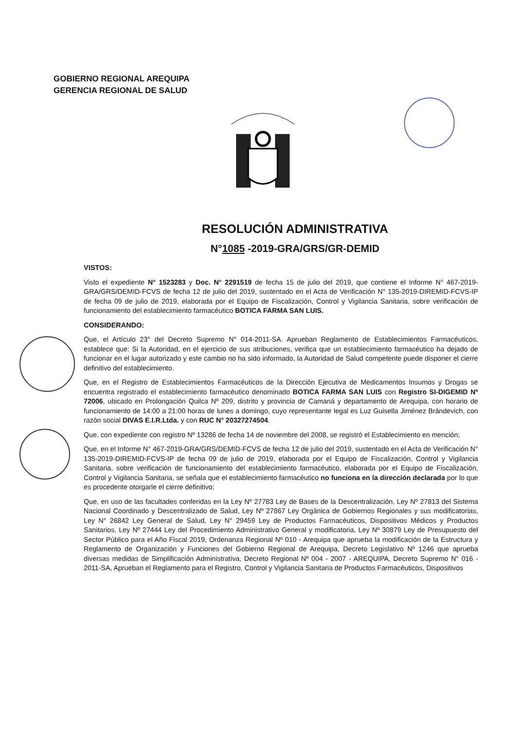GOBIERNO REGIONAL AREQUIPA
GERENCIA REGIONAL DE SALUD
RESOLUCIÓN ADMINISTRATIVA
N°1085 -2019-GRA/GRS/GR-DEMID
VISTOS:
Visto el expediente N° 1523283 y Doc. N° 2291519 de fecha 15 de julio del 2019, que contiene el Informe N° 467-2019-GRA/GRS/DEMID-FCVS de fecha 12 de julio del 2019, sustentado en el Acta de Verificación N° 135-2019-DIREMID-FCVS-IP de fecha 09 de julio de 2019, elaborada por el Equipo de Fiscalización, Control y Vigilancia Sanitaria, sobre verificación de funcionamiento del establecimiento farmacéutico BOTICA FARMA SAN LUIS.
CONSIDERANDO:
Que, el Artículo 23° del Decreto Supremo N° 014-2011-SA. Aprueban Reglamento de Establecimientos Farmacéuticos, establece que: Si la Autoridad, en el ejercicio de sus atribuciones, verifica que un establecimiento farmacéutico ha dejado de funcionar en el lugar autorizado y este cambio no ha sido informado, la Autoridad de Salud competente puede disponer el cierre definitivo del establecimiento.
Que, en el Registro de Establecimientos Farmacéuticos de la Dirección Ejecutiva de Medicamentos Insumos y Drogas se encuentra registrado el establecimiento farmacéutico denominado BOTICA FARMA SAN LUIS con Registro SI-DIGEMID Nº 72006, ubicado en Prolongación Quilca Nº 209, distrito y provincia de Camaná y departamento de Arequipa, con horario de funcionamiento de 14:00 a 21:00 horas de lunes a domingo, cuyo representante legal es Luz Guisella Jiménez Brándevich, con razón social DIVAS E.I.R.Ltda. y con RUC N° 20327274504.
Que, con expediente con registro Nº 13286 de fecha 14 de noviembre del 2008, se registró el Establecimiento en mención;
Que, en el Informe N° 467-2019-GRA/GRS/DEMID-FCVS de fecha 12 de julio del 2019, sustentado en el Acta de Verificación N° 135-2019-DIREMID-FCVS-IP de fecha 09 de julio de 2019, elaborada por el Equipo de Fiscalización, Control y Vigilancia Sanitaria, sobre verificación de funcionamiento del establecimiento farmacéutico, elaborada por el Equipo de Fiscalización, Control y Vigilancia Sanitaria, se señala que el establecimiento farmacéutico no funciona en la dirección declarada por lo que es procedente otorgarle el cierre definitivo;
Que, en uso de las facultades conferidas en la Ley Nº 27783 Ley de Bases de la Descentralización, Ley Nº 27813 del Sistema Nacional Coordinado y Descentralizado de Salud, Ley Nº 27867 Ley Orgánica de Gobiernos Regionales y sus modificatorias, Ley N° 26842 Ley General de Salud, Ley N° 29459 Ley de Productos Farmacéuticos, Dispositivos Médicos y Productos Sanitarios, Ley Nº 27444 Ley del Procedimiento Administrativo General y modificatoria, Ley Nº 30879 Ley de Presupuesto del Sector Público para el Año Fiscal 2019, Ordenanza Regional Nº 010 - Arequipa que aprueba la modificación de la Estructura y Reglamento de Organización y Funciones del Gobierno Regional de Arequipa, Decreto Legislativo Nº 1246 que aprueba diversas medidas de Simplificación Administrativa, Decreto Regional Nº 004 - 2007 - AREQUIPA, Decreto Supremo N° 016 - 2011-SA, Aprueban el Reglamento para el Registro, Control y Vigilancia Sanitaria de Productos Farmacéuticos, Dispositivos